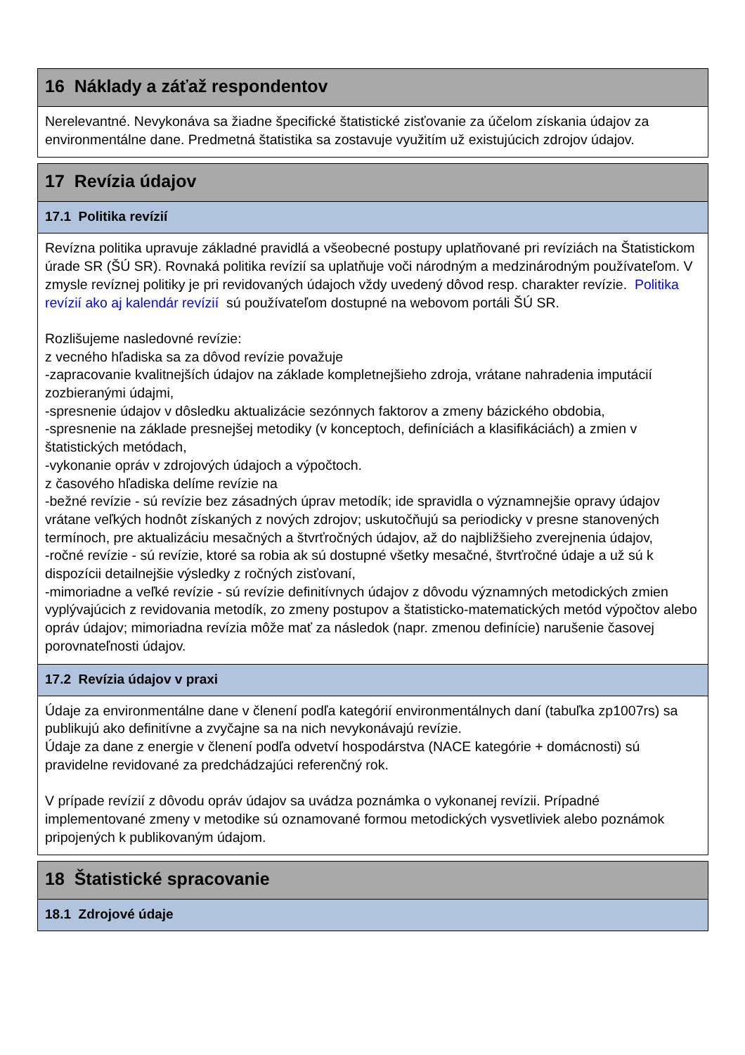16 Náklady a záťaž respondentov
Nerelevantné. Nevykonáva sa žiadne špecifické štatistické zisťovanie za účelom získania údajov za environmentálne dane. Predmetná štatistika sa zostavuje využitím už existujúcich zdrojov údajov.
17 Revízia údajov
17.1 Politika revízií
Revízna politika upravuje základné pravidlá a všeobecné postupy uplatňované pri revíziách na Štatistickom úrade SR (ŠÚ SR). Rovnaká politika revízií sa uplatňuje voči národným a medzinárodným používateľom. V zmysle revíznej politiky je pri revidovaných údajoch vždy uvedený dôvod resp. charakter revízie. Politika revízií ako aj kalendár revízií sú používateľom dostupné na webovom portáli ŠÚ SR.
Rozlišujeme nasledovné revízie:
z vecného hľadiska sa za dôvod revízie považuje
-zapracovanie kvalitnejších údajov na základe kompletnejšieho zdroja, vrátane nahradenia imputácií zozbieranými údajmi,
-spresnenie údajov v dôsledku aktualizácie sezónnych faktorov a zmeny bázického obdobia,
-spresnenie na základe presnejšej metodiky (v konceptoch, definíciách a klasifikáciách) a zmien v štatistických metódach,
-vykonanie opráv v zdrojových údajoch a výpočtoch.
z časového hľadiska delíme revízie na
-bežné revízie - sú revízie bez zásadných úprav metodík; ide spravidla o významnejšie opravy údajov vrátane veľkých hodnôt získaných z nových zdrojov; uskutočňujú sa periodicky v presne stanovených termínoch, pre aktualizáciu mesačných a štvrťročných údajov, až do najbližšieho zverejnenia údajov,
-ročné revízie - sú revízie, ktoré sa robia ak sú dostupné všetky mesačné, štvrťročné údaje a už sú k dispozícii detailnejšie výsledky z ročných zisťovaní,
-mimoriadne a veľké revízie - sú revízie definitívnych údajov z dôvodu významných metodických zmien vyplývajúcich z revidovania metodík, zo zmeny postupov a štatisticko-matematických metód výpočtov alebo opráv údajov; mimoriadna revízia môže mať za následok (napr. zmenou definície) narušenie časovej porovnateľnosti údajov.
17.2 Revízia údajov v praxi
Údaje za environmentálne dane v členení podľa kategórií environmentálnych daní (tabuľka zp1007rs) sa publikujú ako definitívne a zvyčajne sa na nich nevykonávajú revízie.
Údaje za dane z energie v členení podľa odvetví hospodárstva (NACE kategórie + domácnosti) sú pravidelne revidované za predchádzajúci referenčný rok.
V prípade revízií z dôvodu opráv údajov sa uvádza poznámka o vykonanej revízii. Prípadné implementované zmeny v metodike sú oznamované formou metodických vysvetliviek alebo poznámok pripojených k publikovaným údajom.
18 Štatistické spracovanie
18.1 Zdrojové údaje